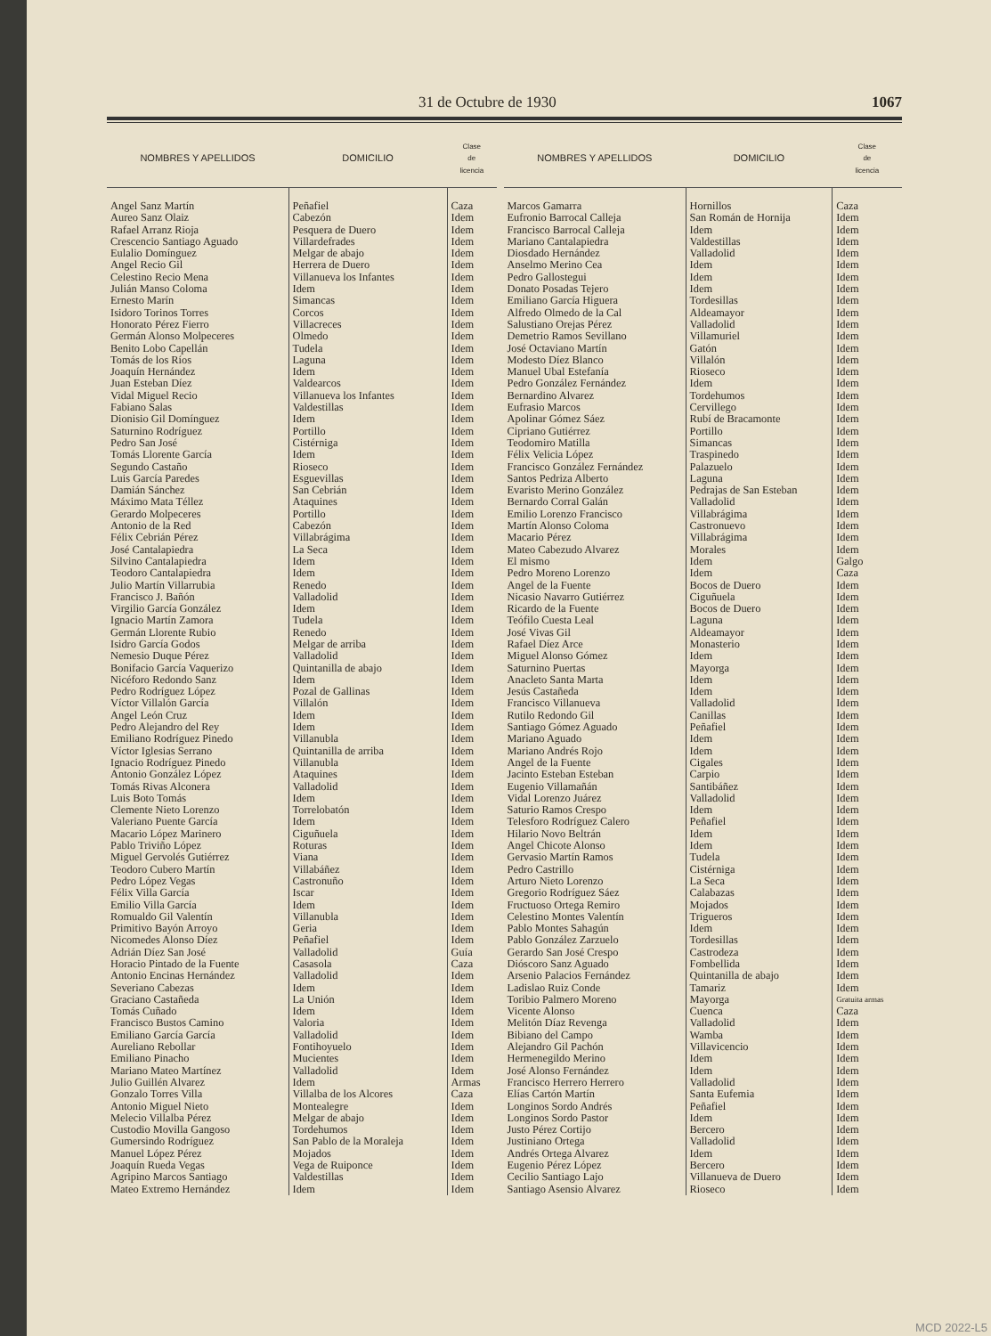31 de Octubre de 1930 1067
| NOMBRES Y APELLIDOS | DOMICILIO | Clase de licencia |
| --- | --- | --- |
| Angel Sanz Martín | Peñafiel | Caza |
| Aureo Sanz Olaiz | Cabezón | Idem |
| Rafael Arranz Rioja | Pesquera de Duero | Idem |
| Crescencio Santiago Aguado | Villardefrades | Idem |
| Eulalio Domínguez | Melgar de abajo | Idem |
| Angel Recio Gil | Herrera de Duero | Idem |
| Celestino Recio Mena | Villanueva los Infantes | Idem |
| Julián Manso Coloma | Idem | Idem |
| Ernesto Marín | Simancas | Idem |
| Isidoro Torinos Torres | Corcos | Idem |
| Honorato Pérez Fierro | Villacreces | Idem |
| Germán Alonso Molpeceres | Olmedo | Idem |
| Benito Lobo Capellán | Tudela | Idem |
| Tomás de los Ríos | Laguna | Idem |
| Joaquín Hernández | Idem | Idem |
| Juan Esteban Díez | Valdearcos | Idem |
| Vidal Miguel Recio | Villanueva los Infantes | Idem |
| Fabiano Salas | Valdestillas | Idem |
| Dionisio Gil Domínguez | Idem | Idem |
| Saturnino Rodríguez | Portillo | Idem |
| Pedro San José | Cistérniga | Idem |
| Tomás Llorente García | Idem | Idem |
| Segundo Castaño | Rioseco | Idem |
| Luis García Paredes | Esguevillas | Idem |
| Damián Sánchez | San Cebrián | Idem |
| Máximo Mata Téllez | Ataquines | Idem |
| Gerardo Molpeceres | Portillo | Idem |
| Antonio de la Red | Cabezón | Idem |
| Félix Cebrián Pérez | Villabrágima | Idem |
| José Cantalapiedra | La Seca | Idem |
| Silvino Cantalapiedra | Idem | Idem |
| Teodoro Cantalapiedra | Idem | Idem |
| Julio Martín Villarrubia | Renedo | Idem |
| Francisco J. Bañón | Valladolid | Idem |
| Virgilio García González | Idem | Idem |
| Ignacio Martín Zamora | Tudela | Idem |
| Germán Llorente Rubio | Renedo | Idem |
| Isidro García Godos | Melgar de arriba | Idem |
| Nemesio Duque Pérez | Valladolid | Idem |
| Bonifacio García Vaquerizo | Quintanilla de abajo | Idem |
| Nicéforo Redondo Sanz | Idem | Idem |
| Pedro Rodríguez López | Pozal de Gallinas | Idem |
| Víctor Villalón García | Villalón | Idem |
| Angel León Cruz | Idem | Idem |
| Pedro Alejandro del Rey | Idem | Idem |
| Emiliano Rodríguez Pinedo | Villanubla | Idem |
| Víctor Iglesias Serrano | Quintanilla de arriba | Idem |
| Ignacio Rodríguez Pinedo | Villanubla | Idem |
| Antonio González López | Ataquines | Idem |
| Tomás Rivas Alconera | Valladolid | Idem |
| Luis Boto Tomás | Idem | Idem |
| Clemente Nieto Lorenzo | Torrelobatón | Idem |
| Valeriano Puente García | Idem | Idem |
| Macario López Marinero | Ciguñuela | Idem |
| Pablo Triviño López | Roturas | Idem |
| Miguel Gervolés Gutiérrez | Viana | Idem |
| Teodoro Cubero Martín | Villabáñez | Idem |
| Pedro López Vegas | Castronuño | Idem |
| Félix Villa García | Iscar | Idem |
| Emilio Villa García | Idem | Idem |
| Romualdo Gil Valentín | Villanubla | Idem |
| Primitivo Bayón Arroyo | Geria | Idem |
| Nicomedes Alonso Díez | Peñafiel | Idem |
| Adrián Díez San José | Valladolid | Guía |
| Horacio Pintado de la Fuente | Casasola | Caza |
| Antonio Encinas Hernández | Valladolid | Idem |
| Severiano Cabezas | Idem | Idem |
| Graciano Castañeda | La Unión | Idem |
| Tomás Cuñado | Idem | Idem |
| Francisco Bustos Camino | Valoria | Idem |
| Emiliano García García | Valladolid | Idem |
| Aureliano Rebollar | Fontihoyuelo | Idem |
| Emiliano Pinacho | Mucientes | Idem |
| Mariano Mateo Martínez | Valladolid | Idem |
| Julio Guillén Alvarez | Idem | Armas |
| Gonzalo Torres Villa | Villalba de los Alcores | Caza |
| Antonio Miguel Nieto | Montealegre | Idem |
| Melecio Villalba Pérez | Melgar de abajo | Idem |
| Custodio Movilla Gangoso | Tordehumos | Idem |
| Gumersindo Rodríguez | San Pablo de la Moraleja | Idem |
| Manuel López Pérez | Mojados | Idem |
| Joaquín Rueda Vegas | Vega de Ruiponce | Idem |
| Agripino Marcos Santiago | Valdestillas | Idem |
| Mateo Extremo Hernández | Idem | Idem |
| NOMBRES Y APELLIDOS | DOMICILIO | Clase de licencia |
| --- | --- | --- |
| Marcos Gamarra | Hornillos | Caza |
| Eufronio Barrocal Calleja | San Román de Hornija | Idem |
| Francisco Barrocal Calleja | Idem | Idem |
| Mariano Cantalapiedra | Valdestillas | Idem |
| Diosdado Hernández | Valladolid | Idem |
| Anselmo Merino Cea | Idem | Idem |
| Pedro Gallostegui | Idem | Idem |
| Donato Posadas Tejero | Idem | Idem |
| Emiliano García Higuera | Tordesillas | Idem |
| Alfredo Olmedo de la Cal | Aldeamayor | Idem |
| Salustiano Orejas Pérez | Valladolid | Idem |
| Demetrio Ramos Sevillano | Villamuriel | Idem |
| José Octaviano Martín | Gatón | Idem |
| Modesto Díez Blanco | Villalón | Idem |
| Manuel Ubal Estefanía | Rioseco | Idem |
| Pedro González Fernández | Idem | Idem |
| Bernardino Alvarez | Tordehumos | Idem |
| Eufrasio Marcos | Cervillego | Idem |
| Apolinar Gómez Sáez | Rubí de Bracamonte | Idem |
| Cipriano Gutiérrez | Portillo | Idem |
| Teodomiro Matilla | Simancas | Idem |
| Félix Velicia López | Traspinedo | Idem |
| Francisco González Fernández | Palazuelo | Idem |
| Santos Pedriza Alberto | Laguna | Idem |
| Evaristo Merino González | Pedrajas de San Esteban | Idem |
| Bernardo Corral Galán | Valladolid | Idem |
| Emilio Lorenzo Francisco | Villabrágima | Idem |
| Martín Alonso Coloma | Castronuevo | Idem |
| Macario Pérez | Villabrágima | Idem |
| Mateo Cabezudo Alvarez | Morales | Idem |
| El mismo | Idem | Galgo |
| Pedro Moreno Lorenzo | Idem | Caza |
| Angel de la Fuente | Bocos de Duero | Idem |
| Nicasio Navarro Gutiérrez | Ciguñuela | Idem |
| Ricardo de la Fuente | Bocos de Duero | Idem |
| Teófilo Cuesta Leal | Laguna | Idem |
| José Vivas Gil | Aldeamayor | Idem |
| Rafael Díez Arce | Monasterio | Idem |
| Miguel Alonso Gómez | Idem | Idem |
| Saturnino Puertas | Mayorga | Idem |
| Anacleto Santa Marta | Idem | Idem |
| Jesús Castañeda | Idem | Idem |
| Francisco Villanueva | Valladolid | Idem |
| Rutilo Redondo Gil | Canillas | Idem |
| Santiago Gómez Aguado | Peñafiel | Idem |
| Mariano Aguado | Idem | Idem |
| Mariano Andrés Rojo | Idem | Idem |
| Angel de la Fuente | Cigales | Idem |
| Jacinto Esteban Esteban | Carpio | Idem |
| Eugenio Villamañán | Santibáñez | Idem |
| Vidal Lorenzo Juárez | Valladolid | Idem |
| Saturio Ramos Crespo | Idem | Idem |
| Telesforo Rodríguez Calero | Peñafiel | Idem |
| Hilario Novo Beltrán | Idem | Idem |
| Angel Chicote Alonso | Idem | Idem |
| Gervasio Martín Ramos | Tudela | Idem |
| Pedro Castrillo | Cistérniga | Idem |
| Arturo Nieto Lorenzo | La Seca | Idem |
| Gregorio Rodríguez Sáez | Calabazas | Idem |
| Fructuoso Ortega Remiro | Mojados | Idem |
| Celestino Montes Valentín | Trigueros | Idem |
| Pablo Montes Sahagún | Idem | Idem |
| Pablo González Zarzuelo | Tordesillas | Idem |
| Gerardo San José Crespo | Castrodeza | Idem |
| Dióscoro Sanz Aguado | Fombellida | Idem |
| Arsenio Palacios Fernández | Quintanilla de abajo | Idem |
| Ladislao Ruiz Conde | Tamariz | Idem |
| Toribio Palmero Moreno | Mayorga | Gratuita armas |
| Vicente Alonso | Cuenca | Caza |
| Melitón Díaz Revenga | Valladolid | Idem |
| Bibiano del Campo | Wamba | Idem |
| Alejandro Gil Pachón | Villavicencio | Idem |
| Hermenegildo Merino | Idem | Idem |
| José Alonso Fernández | Idem | Idem |
| Francisco Herrero Herrero | Valladolid | Idem |
| Elías Cartón Martín | Santa Eufemia | Idem |
| Longinos Sordo Andrés | Peñafiel | Idem |
| Longinos Sordo Pastor | Idem | Idem |
| Justo Pérez Cortijo | Bercero | Idem |
| Justiniano Ortega | Valladolid | Idem |
| Andrés Ortega Alvarez | Idem | Idem |
| Eugenio Pérez López | Bercero | Idem |
| Cecilio Santiago Lajo | Villanueva de Duero | Idem |
| Santiago Asensio Alvarez | Rioseco | Idem |
MCD 2022-L5